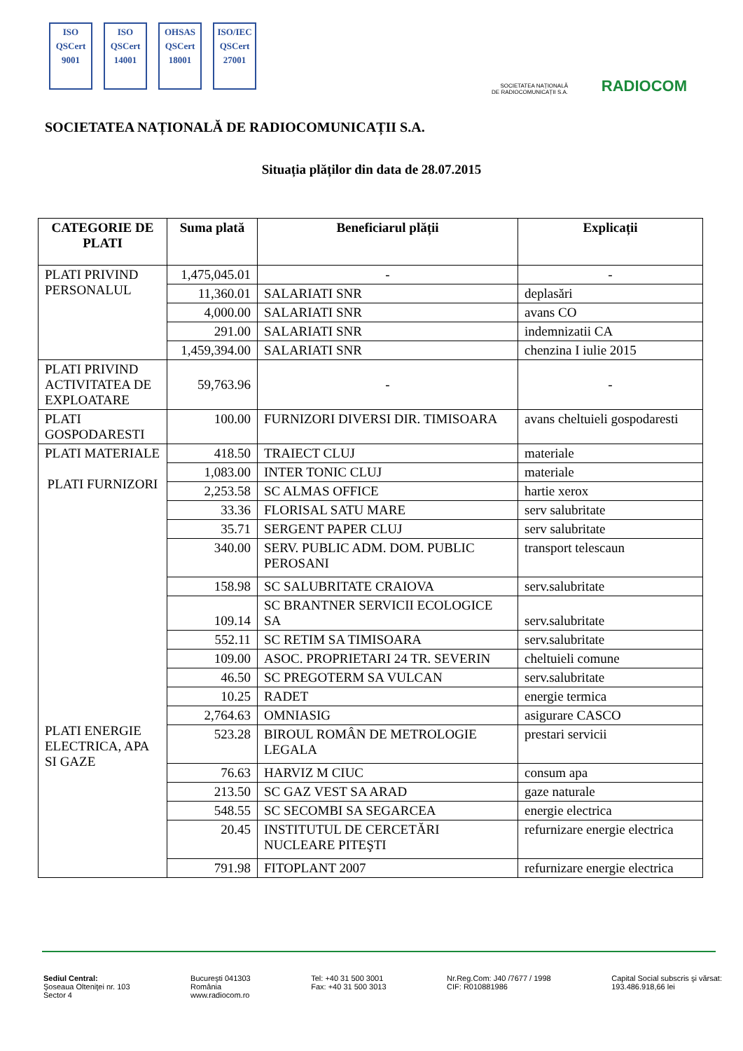ISO
QSCert
9001
ISO
QSCert
14001
OHSAS
QSCert
18001
ISO/IEC
QSCert
27001
SOCIETATEA NAȚIONALĂ
DE RADIOCOMUNICAȚII S.A.
RADIOCOM
SOCIETATEA NAȚIONALĂ DE RADIOCOMUNICAȚII S.A.
Situația plăților din data de 28.07.2015
| CATEGORIE DE PLATI | Suma plată | Beneficiarul plății | Explicații |
| --- | --- | --- | --- |
| PLATI PRIVIND PERSONALUL | 1,475,045.01 | - | - |
| | 11,360.01 | SALARIATI SNR | deplasări |
| | 4,000.00 | SALARIATI SNR | avans CO |
| | 291.00 | SALARIATI SNR | indemnizatii CA |
| | 1,459,394.00 | SALARIATI SNR | chenzina I iulie 2015 |
| PLATI PRIVIND ACTIVITATEA DE EXPLOATARE | 59,763.96 | - | - |
| PLATI GOSPODARESTI | 100.00 | FURNIZORI DIVERSI DIR. TIMISOARA | avans cheltuieli gospodaresti |
| PLATI MATERIALE PLATI FURNIZORI PLATI ENERGIE ELECTRICA, APA SI GAZE | 418.50 | TRAIECT CLUJ | materiale |
| | 1,083.00 | INTER TONIC CLUJ | materiale |
| | 2,253.58 | SC ALMAS OFFICE | hartie xerox |
| | 33.36 | FLORISAL SATU MARE | serv salubritate |
| | 35.71 | SERGENT PAPER CLUJ | serv salubritate |
| | 340.00 | SERV. PUBLIC ADM. DOM. PUBLIC PEROSANI | transport telescaun |
| | 158.98 | SC SALUBRITATE CRAIOVA | serv.salubritate |
| | 109.14 | SC BRANTNER SERVICII ECOLOGICE SA | serv.salubritate |
| | 552.11 | SC RETIM SA TIMISOARA | serv.salubritate |
| | 109.00 | ASOC. PROPRIETARI 24 TR. SEVERIN | cheltuieli comune |
| | 46.50 | SC PREGOTERM SA VULCAN | serv.salubritate |
| | 10.25 | RADET | energie termica |
| | 2,764.63 | OMNIASIG | asigurare CASCO |
| | 523.28 | BIROUL ROMÂN DE METROLOGIE LEGALA | prestari servicii |
| | 76.63 | HARVIZ M CIUC | consum apa |
| | 213.50 | SC GAZ VEST SA ARAD | gaze naturale |
| | 548.55 | SC SECOMBI SA SEGARCEA | energie electrica |
| | 20.45 | INSTITUTUL DE CERCETĂRI NUCLEARE PITEŞTI | refurnizare energie electrica |
| | 791.98 | FITOPLANT 2007 | refurnizare energie electrica |
Sediul Central:
Şoseaua Olteniţei nr. 103
Sector 4
Bucureşti 041303
România
www.radiocom.ro
Tel: +40 31 500 3001
Fax: +40 31 500 3013
Nr.Reg.Com: J40 /7677 / 1998
CIF: R010881986
Capital Social subscris şi vărsat:
193.486.918,66 lei